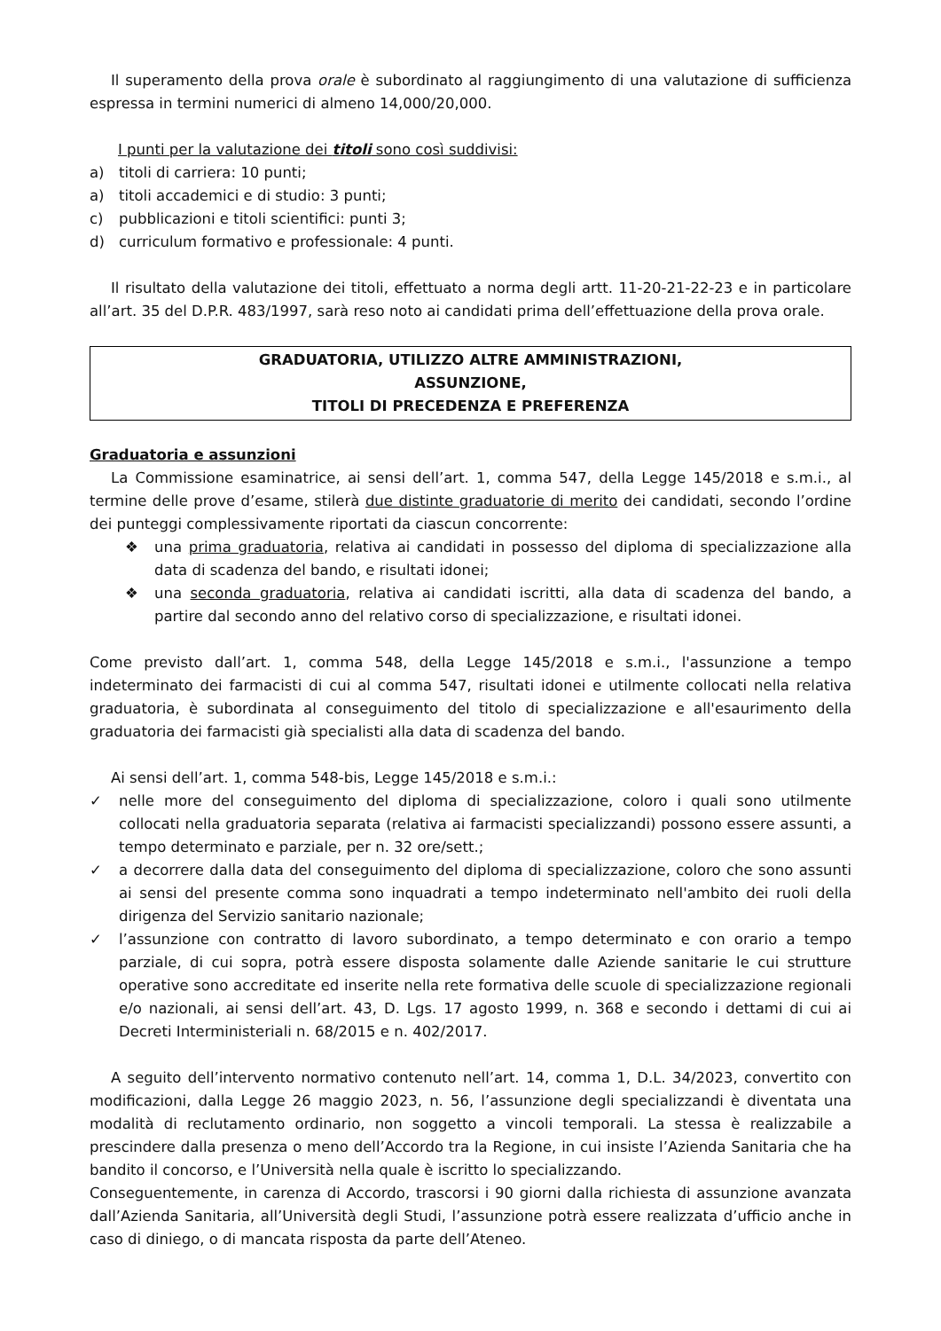Il superamento della prova orale è subordinato al raggiungimento di una valutazione di sufficienza espressa in termini numerici di almeno 14,000/20,000.
I punti per la valutazione dei titoli sono così suddivisi:
a) titoli di carriera: 10 punti;
a) titoli accademici e di studio: 3 punti;
c) pubblicazioni e titoli scientifici: punti 3;
d) curriculum formativo e professionale: 4 punti.
Il risultato della valutazione dei titoli, effettuato a norma degli artt. 11-20-21-22-23 e in particolare all’art. 35 del D.P.R. 483/1997, sarà reso noto ai candidati prima dell’effettuazione della prova orale.
GRADUATORIA, UTILIZZO ALTRE AMMINISTRAZIONI,
ASSUNZIONE,
TITOLI DI PRECEDENZA E PREFERENZA
Graduatoria e assunzioni
La Commissione esaminatrice, ai sensi dell’art. 1, comma 547, della Legge 145/2018 e s.m.i., al termine delle prove d’esame, stilerà due distinte graduatorie di merito dei candidati, secondo l’ordine dei punteggi complessivamente riportati da ciascun concorrente:
❖ una prima graduatoria, relativa ai candidati in possesso del diploma di specializzazione alla data di scadenza del bando, e risultati idonei;
❖ una seconda graduatoria, relativa ai candidati iscritti, alla data di scadenza del bando, a partire dal secondo anno del relativo corso di specializzazione, e risultati idonei.
Come previsto dall’art. 1, comma 548, della Legge 145/2018 e s.m.i., l'assunzione a tempo indeterminato dei farmacisti di cui al comma 547, risultati idonei e utilmente collocati nella relativa graduatoria, è subordinata al conseguimento del titolo di specializzazione e all'esaurimento della graduatoria dei farmacisti già specialisti alla data di scadenza del bando.
Ai sensi dell’art. 1, comma 548-bis, Legge 145/2018 e s.m.i.:
✓ nelle more del conseguimento del diploma di specializzazione, coloro i quali sono utilmente collocati nella graduatoria separata (relativa ai farmacisti specializzandi) possono essere assunti, a tempo determinato e parziale, per n. 32 ore/sett.;
✓ a decorrere dalla data del conseguimento del diploma di specializzazione, coloro che sono assunti ai sensi del presente comma sono inquadrati a tempo indeterminato nell'ambito dei ruoli della dirigenza del Servizio sanitario nazionale;
✓ l’assunzione con contratto di lavoro subordinato, a tempo determinato e con orario a tempo parziale, di cui sopra, potrà essere disposta solamente dalle Aziende sanitarie le cui strutture operative sono accreditate ed inserite nella rete formativa delle scuole di specializzazione regionali e/o nazionali, ai sensi dell’art. 43, D. Lgs. 17 agosto 1999, n. 368 e secondo i dettami di cui ai Decreti Interministeriali n. 68/2015 e n. 402/2017.
A seguito dell’intervento normativo contenuto nell’art. 14, comma 1, D.L. 34/2023, convertito con modificazioni, dalla Legge 26 maggio 2023, n. 56, l’assunzione degli specializzandi è diventata una modalità di reclutamento ordinario, non soggetto a vincoli temporali. La stessa è realizzabile a prescindere dalla presenza o meno dell’Accordo tra la Regione, in cui insiste l’Azienda Sanitaria che ha bandito il concorso, e l’Università nella quale è iscritto lo specializzando.
Conseguentemente, in carenza di Accordo, trascorsi i 90 giorni dalla richiesta di assunzione avanzata dall’Azienda Sanitaria, all’Università degli Studi, l’assunzione potrà essere realizzata d’ufficio anche in caso di diniego, o di mancata risposta da parte dell’Ateneo.